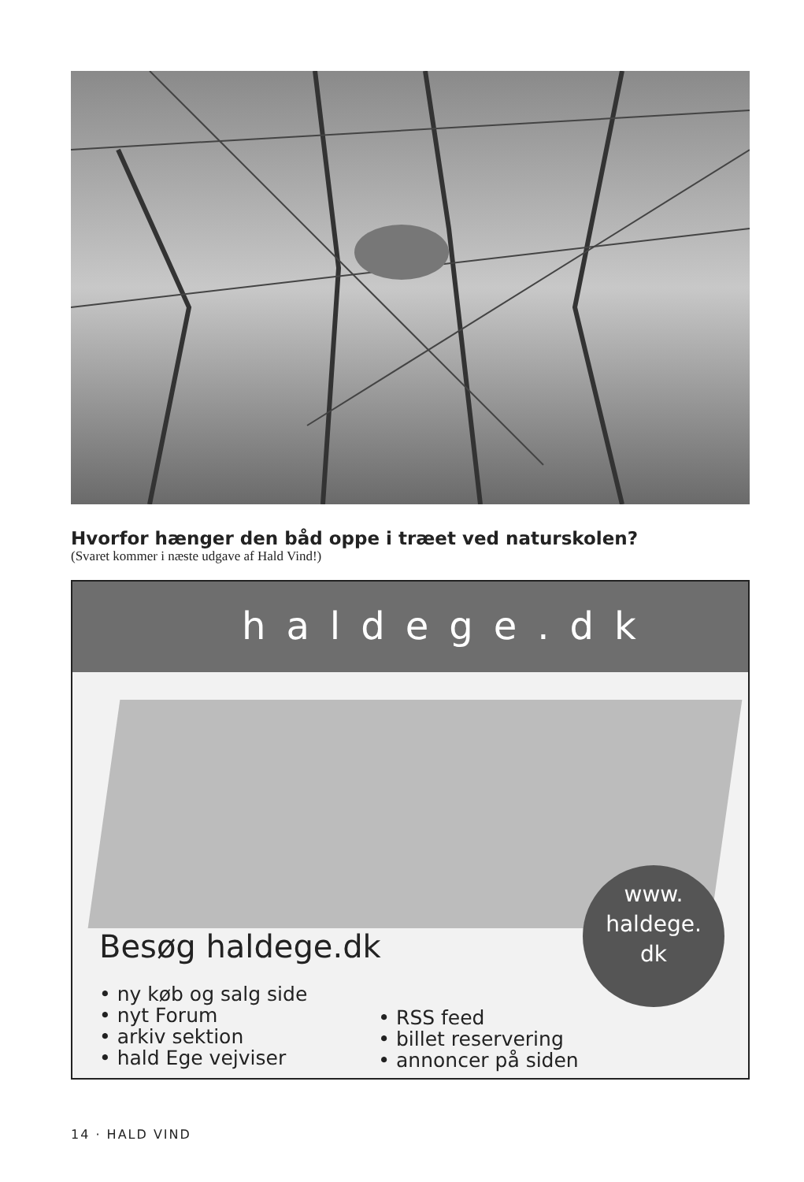Hvorfor hænger den båd oppe i træet ved naturskolen?
(Svaret kommer i næste udgave af Hald Vind!)
haldege.dk
www.
haldege.
dk
Besøg haldege.dk
• ny køb og salg side
• nyt Forum
• arkiv sektion
• hald Ege vejviser
• RSS feed
• billet reservering
• annoncer på siden
14 · HALD VIND